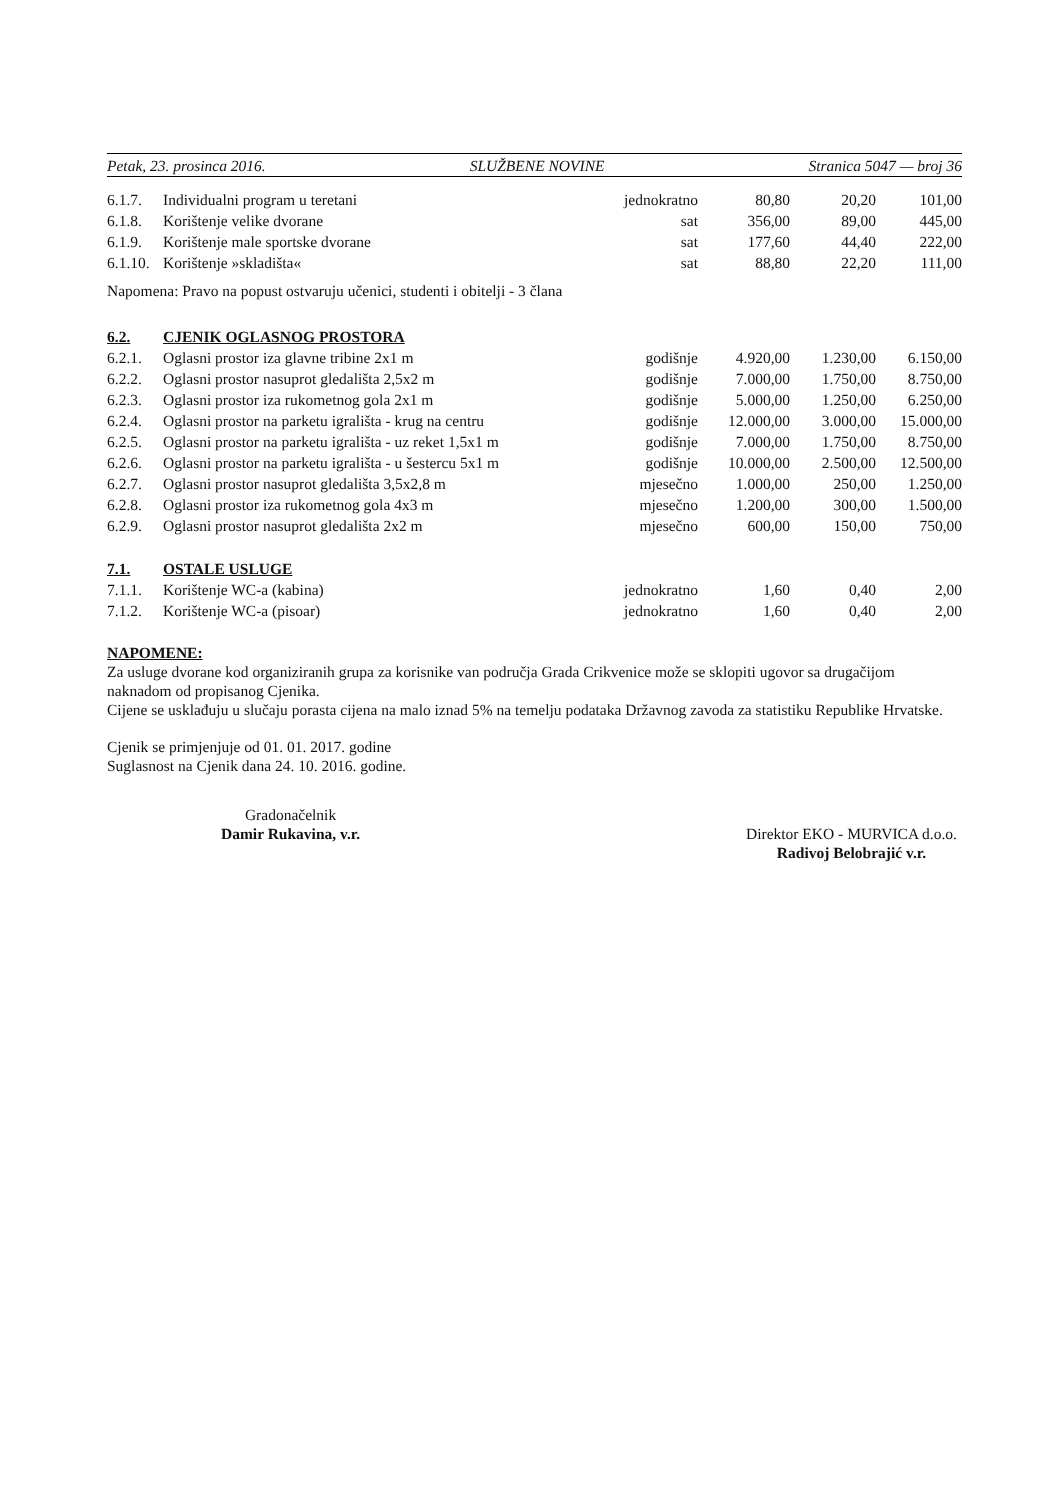Petak, 23. prosinca 2016. SLUŽBENE NOVINE Stranica 5047 — broj 36
| 6.1.7. | Individualni program u teretani | jednokratno | 80,80 | 20,20 | 101,00 |
| 6.1.8. | Korištenje velike dvorane | sat | 356,00 | 89,00 | 445,00 |
| 6.1.9. | Korištenje male sportske dvorane | sat | 177,60 | 44,40 | 222,00 |
| 6.1.10. | Korištenje »skladišta« | sat | 88,80 | 22,20 | 111,00 |
Napomena: Pravo na popust ostvaruju učenici, studenti i obitelji - 3 člana
| 6.2. | CJENIK OGLASNOG PROSTORA | | | | |
| 6.2.1. | Oglasni prostor iza glavne tribine 2x1 m | godišnje | 4.920,00 | 1.230,00 | 6.150,00 |
| 6.2.2. | Oglasni prostor nasuprot gledališta 2,5x2 m | godišnje | 7.000,00 | 1.750,00 | 8.750,00 |
| 6.2.3. | Oglasni prostor iza rukometnog gola 2x1 m | godišnje | 5.000,00 | 1.250,00 | 6.250,00 |
| 6.2.4. | Oglasni prostor na parketu igrališta - krug na centru | godišnje | 12.000,00 | 3.000,00 | 15.000,00 |
| 6.2.5. | Oglasni prostor na parketu igrališta - uz reket 1,5x1 m | godišnje | 7.000,00 | 1.750,00 | 8.750,00 |
| 6.2.6. | Oglasni prostor na parketu igrališta - u šestercu 5x1 m | godišnje | 10.000,00 | 2.500,00 | 12.500,00 |
| 6.2.7. | Oglasni prostor nasuprot gledališta 3,5x2,8 m | mjesečno | 1.000,00 | 250,00 | 1.250,00 |
| 6.2.8. | Oglasni prostor iza rukometnog gola 4x3 m | mjesečno | 1.200,00 | 300,00 | 1.500,00 |
| 6.2.9. | Oglasni prostor nasuprot gledališta 2x2 m | mjesečno | 600,00 | 150,00 | 750,00 |
| 7.1. | OSTALE USLUGE | | | | |
| 7.1.1. | Korištenje WC-a (kabina) | jednokratno | 1,60 | 0,40 | 2,00 |
| 7.1.2. | Korištenje WC-a (pisoar) | jednokratno | 1,60 | 0,40 | 2,00 |
NAPOMENE:
Za usluge dvorane kod organiziranih grupa za korisnike van područja Grada Crikvenice može se sklopiti ugovor sa drugačijom naknadom od propisanog Cjenika.
Cijene se usklađuju u slučaju porasta cijena na malo iznad 5% na temelju podataka Državnog zavoda za statistiku Republike Hrvatske.
Cjenik se primjenjuje od 01. 01. 2017. godine
Suglasnost na Cjenik dana 24. 10. 2016. godine.
Gradonačelnik
Damir Rukavina, v.r.
Direktor EKO - MURVICA d.o.o.
Radivoj Belobrajić v.r.